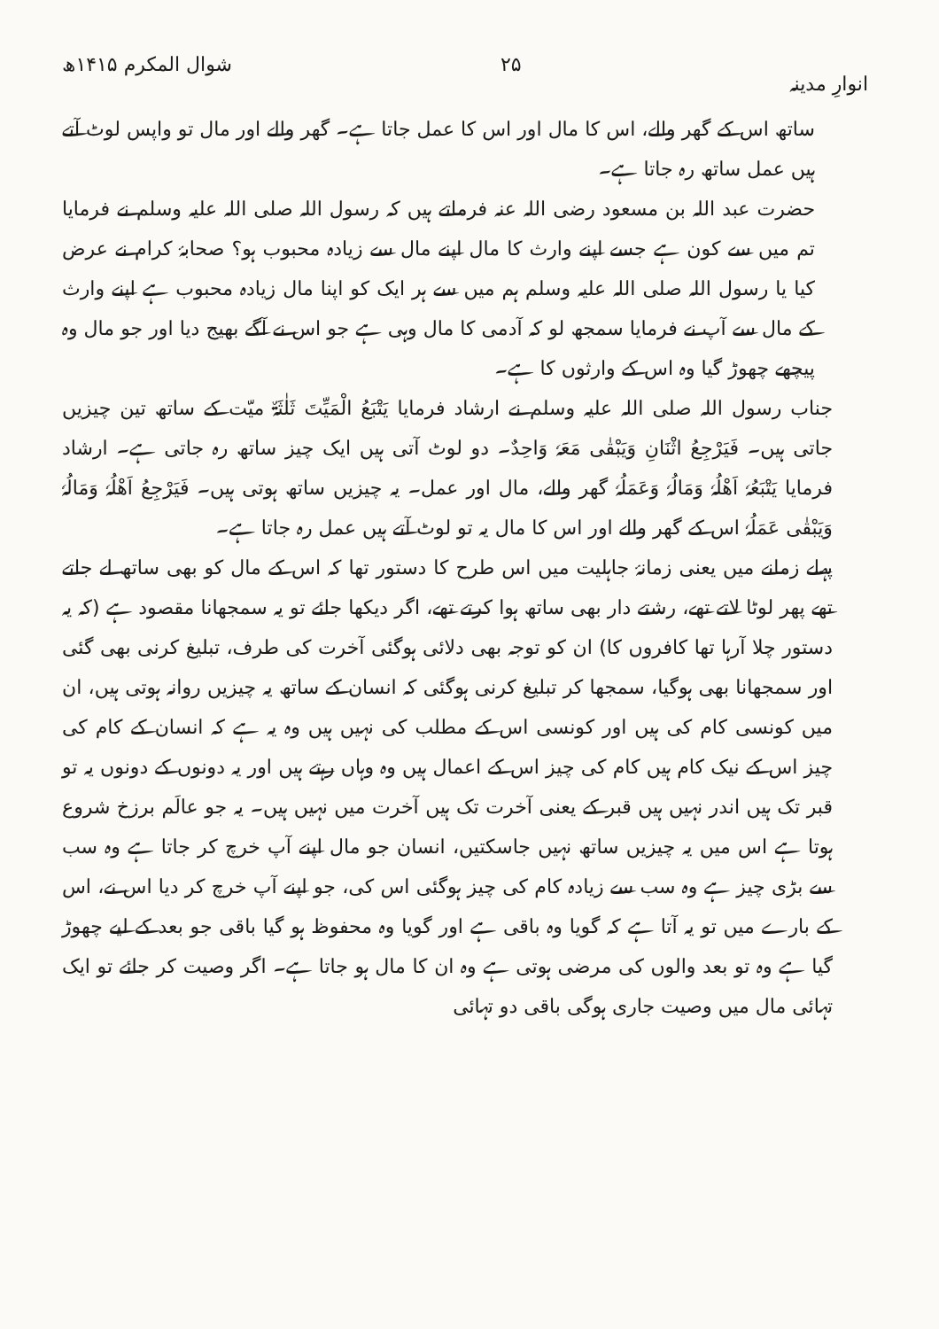انوارِ مدینہ ۲۵ شوال المکرم ۱۴۱۵ھ
ساتھ اس کے گھر والے، اس کا مال اور اس کا عمل جاتا ہے۔ گھر والے اور مال تو واپس لوٹ آتے ہیں عمل ساتھ رہ جاتا ہے۔
حضرت عبد اللہ بن مسعود رضی اللہ عنہ فرماتے ہیں کہ رسول اللہ صلی اللہ علیہ وسلم نے فرمایا تم میں سے کون ہے جسے اپنے وارث کا مال اپنے مال سے زیادہ محبوب ہو؟ صحابۂ کرام نے عرض کیا یا رسول اللہ صلی اللہ علیہ وسلم ہم میں سے ہر ایک کو اپنا مال زیادہ محبوب ہے اپنے وارث کے مال سے آپ نے فرمایا سمجھ لو کہ آدمی کا مال وہی ہے جو اس نے آگے بھیج دیا اور جو مال وہ پیچھے چھوڑ گیا وہ اس کے وارثوں کا ہے۔
جناب رسول اللہ صلی اللہ علیہ وسلم نے ارشاد فرمایا یَتْبَعُ الْمَیِّتَ ثَلٰثَۃٌ میّت کے ساتھ تین چیزیں جاتی ہیں۔ فَیَرْجِعُ اثْنَانِ وَیَبْقٰی مَعَہٗ وَاحِدٌ۔ دو لوٹ آتی ہیں ایک چیز ساتھ رہ جاتی ہے۔ ارشاد فرمایا یَتْبَعُہٗ اَھْلُہٗ وَمَالُہٗ وَعَمَلُہٗ گھر والے، مال اور عمل۔ یہ چیزیں ساتھ ہوتی ہیں۔ فَیَرْجِعُ اَھْلُہٗ وَمَالُہٗ وَیَبْقٰی عَمَلُہٗ اس کے گھر والے اور اس کا مال یہ تو لوٹ آتے ہیں عمل رہ جاتا ہے۔
پہلے زمانے میں یعنی زمانۂ جاہلیت میں اس طرح کا دستور تھا کہ اس کے مال کو بھی ساتھ لے جاتے تھے پھر لوٹا لاتے تھے، رشتے دار بھی ساتھ ہوا کرتے تھے، اگر دیکھا جائے تو یہ سمجھانا مقصود ہے (کہ یہ دستور چلا آرہا تھا کافروں کا) ان کو توجہ بھی دلائی ہوگئی آخرت کی طرف، تبلیغ کرنی بھی گئی اور سمجھانا بھی ہوگیا، سمجھا کر تبلیغ کرنی ہوگئی کہ انسان کے ساتھ یہ چیزیں روانہ ہوتی ہیں، ان میں کونسی کام کی ہیں اور کونسی اس کے مطلب کی نہیں ہیں وہ یہ ہے کہ انسان کے کام کی چیز اس کے نیک کام ہیں کام کی چیز اس کے اعمال ہیں وہ وہاں رہتے ہیں اور یہ دونوں کے دونوں یہ تو قبر تک ہیں اندر نہیں ہیں قبر کے یعنی آخرت تک ہیں آخرت میں نہیں ہیں۔ یہ جو عالَم برزخ شروع ہوتا ہے اس میں یہ چیزیں ساتھ نہیں جاسکتیں، انسان جو مال اپنے آپ خرچ کر جاتا ہے وہ سب سے بڑی چیز ہے وہ سب سے زیادہ کام کی چیز ہوگئی اس کی، جو اپنے آپ خرچ کر دیا اس نے، اس کے بارے میں تو یہ آتا ہے کہ گویا وہ باقی ہے اور گویا وہ محفوظ ہو گیا باقی جو بعد کے لیے چھوڑ گیا ہے وہ تو بعد والوں کی مرضی ہوتی ہے وہ ان کا مال ہو جاتا ہے۔ اگر وصیت کر جائے تو ایک تہائی مال میں وصیت جاری ہوگی باقی دو تہائی